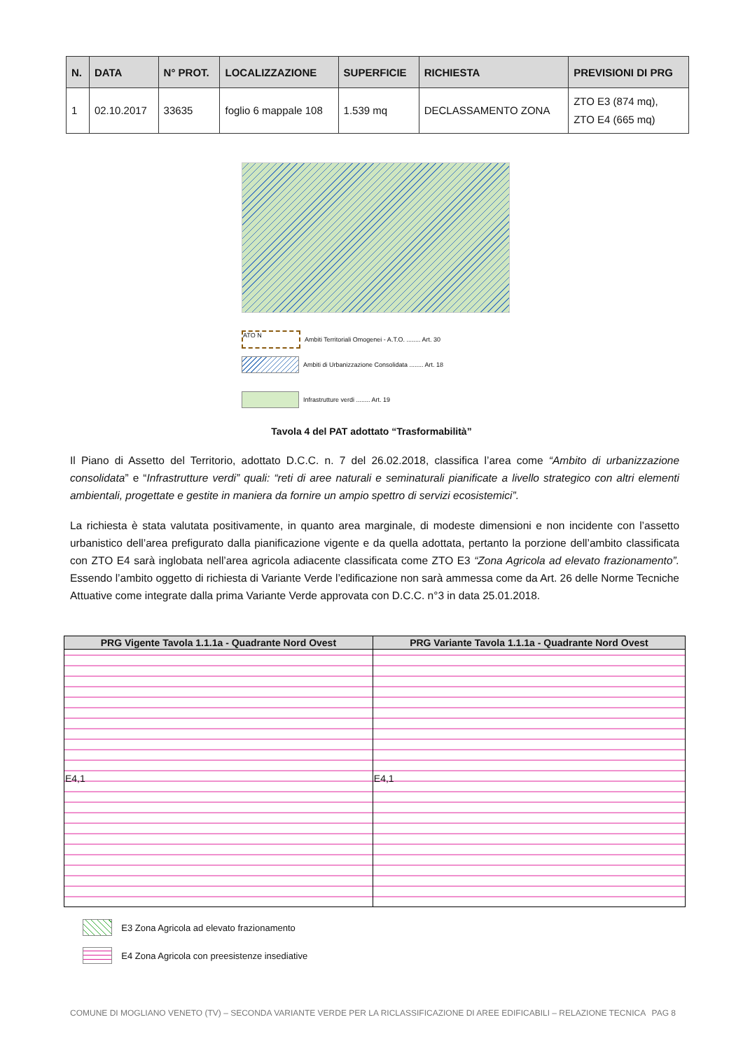| N. | DATA | N° PROT. | LOCALIZZAZIONE | SUPERFICIE | RICHIESTA | PREVISIONI DI PRG |
| --- | --- | --- | --- | --- | --- | --- |
| 1 | 02.10.2017 | 33635 | foglio 6 mappale 108 | 1.539 mq | DECLASSAMENTO ZONA | ZTO E3 (874 mq), ZTO E4 (665 mq) |
ATO N Ambiti Territoriali Omogenei - A.T.O. ........ Art. 30
Ambiti di Urbanizzazione Consolidata ........ Art. 18
Infrastrutture verdi ........ Art. 19
Tavola 4 del PAT adottato “Trasformabilità”
Il Piano di Assetto del Territorio, adottato D.C.C. n. 7 del 26.02.2018, classifica l’area come “Ambito di urbanizzazione consolidata” e “Infrastrutture verdi” quali: “reti di aree naturali e seminaturali pianificate a livello strategico con altri elementi ambientali, progettate e gestite in maniera da fornire un ampio spettro di servizi ecosistemici”.
La richiesta è stata valutata positivamente, in quanto area marginale, di modeste dimensioni e non incidente con l’assetto urbanistico dell’area prefigurato dalla pianificazione vigente e da quella adottata, pertanto la porzione dell’ambito classificata con ZTO E4 sarà inglobata nell’area agricola adiacente classificata come ZTO E3 “Zona Agricola ad elevato frazionamento”. Essendo l’ambito oggetto di richiesta di Variante Verde l’edificazione non sarà ammessa come da Art. 26 delle Norme Tecniche Attuative come integrate dalla prima Variante Verde approvata con D.C.C. n°3 in data 25.01.2018.
| PRG Vigente Tavola 1.1.1a - Quadrante Nord Ovest | PRG Variante Tavola 1.1.1a - Quadrante Nord Ovest |
| --- | --- |
| E4,1 | E4,1 |
E3 Zona Agricola ad elevato frazionamento
E4 Zona Agricola con preesistenze insediative
COMUNE DI MOGLIANO VENETO (TV) – SECONDA VARIANTE VERDE PER LA RICLASSIFICAZIONE DI AREE EDIFICABILI – RELAZIONE TECNICA PAG 8